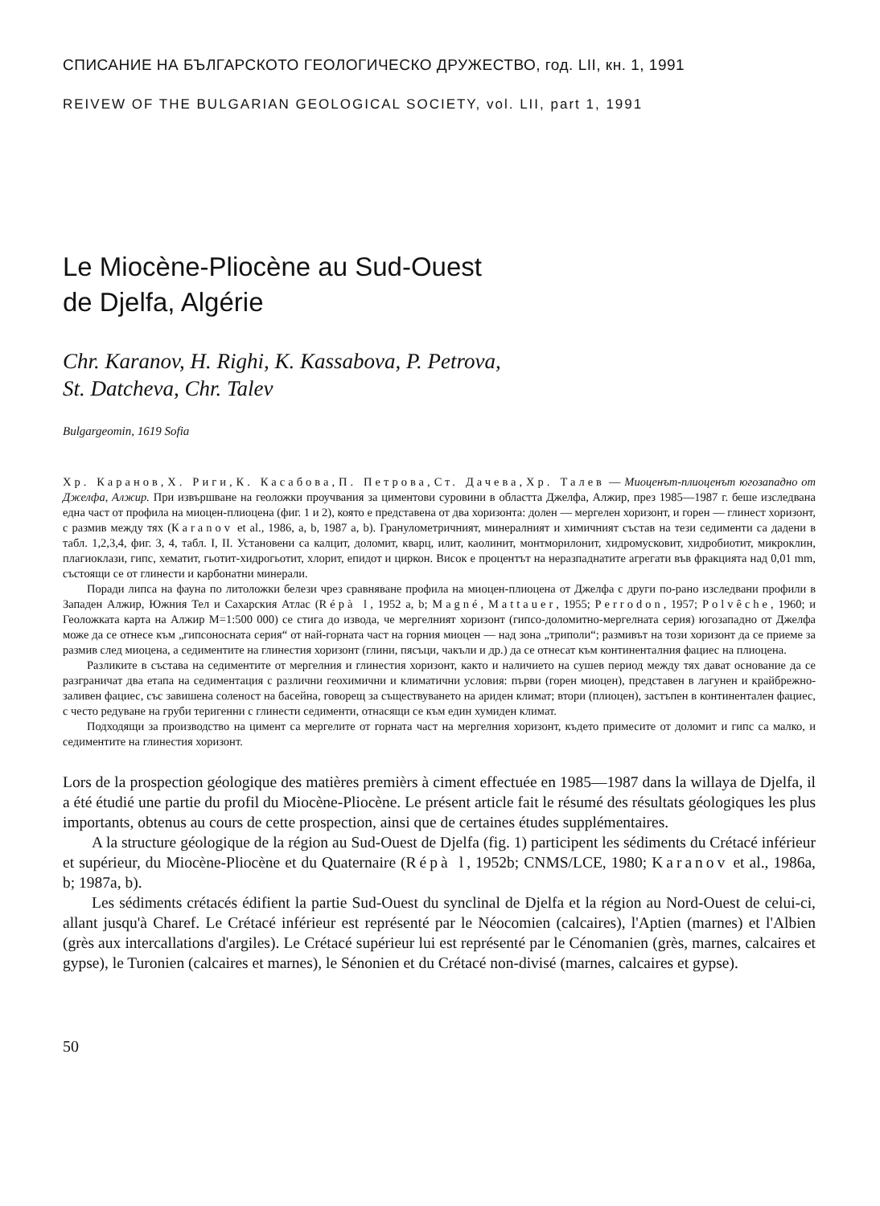СПИСАНИЕ НА БЪЛГАРСКОТО ГЕОЛОГИЧЕСКО ДРУЖЕСТВО, год. LII, кн. 1, 1991
REIVEW OF THE BULGARIAN GEOLOGICAL SOCIETY, vol. LII, part 1, 1991
Le Miocène-Pliocène au Sud-Ouest
de Djelfa, Algérie
Chr. Karanov, H. Righi, K. Kassabova, P. Petrova,
St. Datcheva, Chr. Talev
Bulgargeomin, 1619 Sofia
Хр. Каранов, Х. Риги, К. Касабова, П. Петрова, Ст. Дачева, Хр. Талев — Миоценът-плиоценът югозападно от Джелфа, Алжир. При извършване на геоложки проучвания за циментови суровини в областта Джелфа, Алжир, през 1985—1987 г. беше изследвана една част от профила на миоцен-плиоцена (фиг. 1 и 2), която е представена от два хоризонта: долен — мергелен хоризонт, и горен — глинест хоризонт, с размив между тях (Каranov et al., 1986, a, b, 1987 a, b). Гранулометричният, минералният и химичният състав на тези седименти са дадени в табл. 1,2,3,4, фиг. 3, 4, табл. I, II. Установени са калцит, доломит, кварц, илит, каолинит, монтморилонит, хидромусковит, хидробиотит, микроклин, плагиоклази, гипс, хематит, гьотит-хидрогьотит, хлорит, епидот и циркон. Висок е процентът на неразпаднатите агрегати във фракцията над 0,01 mm, състоящи се от глинести и карбонатни минерали.
Поради липса на фауна по литоложки белези чрез сравняване профила на миоцен-плиоцена от Джелфа с други по-рано изследвани профили в Западен Алжир, Южния Тел и Сахарския Атлас (Répà l, 1952 a, b; Magné, Mattauer, 1955; Perrodon, 1957; Polvêche, 1960; и Геоложката карта на Алжир M=1:500 000) се стига до извода, че мергелният хоризонт (гипсо-доломитно-мергелната серия) югозападно от Джелфа може да се отнесе към „гипсоносната серия“ от най-горната част на горния миоцен — над зона „триполи“; размивът на този хоризонт да се приеме за размив след миоцена, а седиментите на глинестия хоризонт (глини, пясъци, чакъли и др.) да се отнесат към континенталния фациес на плиоцена.
Разликите в състава на седиментите от мергелния и глинестия хоризонт, както и наличието на сушев период между тях дават основание да се разграничат два етапа на седиментация с различни геохимични и климатични условия: първи (горен миоцен), представен в лагунен и крайбрежно-заливен фациес, със завишена соленост на басейна, говорещ за съществуването на ариден климат; втори (плиоцен), застъпен в континентален фациес, с често редуване на груби теригенни с глинести седименти, отнасящи се към един хумиден климат.
Подходящи за производство на цимент са мергелите от горната част на мергелния хоризонт, където примесите от доломит и гипс са малко, и седиментите на глинестия хоризонт.
Lors de la prospection géologique des matières premièrs à ciment effectuée en 1985—1987 dans la willaya de Djelfa, il a été étudié une partie du profil du Miocène-Pliocène. Le présent article fait le résumé des résultats géologiques les plus importants, obtenus au cours de cette prospection, ainsi que de certaines études supplémentaires.
A la structure géologique de la région au Sud-Ouest de Djelfa (fig. 1) participent les sédiments du Crétacé inférieur et supérieur, du Miocène-Pliocène et du Quaternaire (Répà l, 1952b; CNMS/LCE, 1980; Karanov et al., 1986a, b; 1987a, b).
Les sédiments crétacés édifient la partie Sud-Ouest du synclinal de Djelfa et la région au Nord-Ouest de celui-ci, allant jusqu'à Charef. Le Crétacé inférieur est représenté par le Néocomien (calcaires), l'Aptien (marnes) et l'Albien (grès aux intercallations d'argiles). Le Crétacé supérieur lui est représenté par le Cénomanien (grès, marnes, calcaires et gypse), le Turonien (calcaires et marnes), le Sénonien et du Crétacé non-divisé (marnes, calcaires et gypse).
50